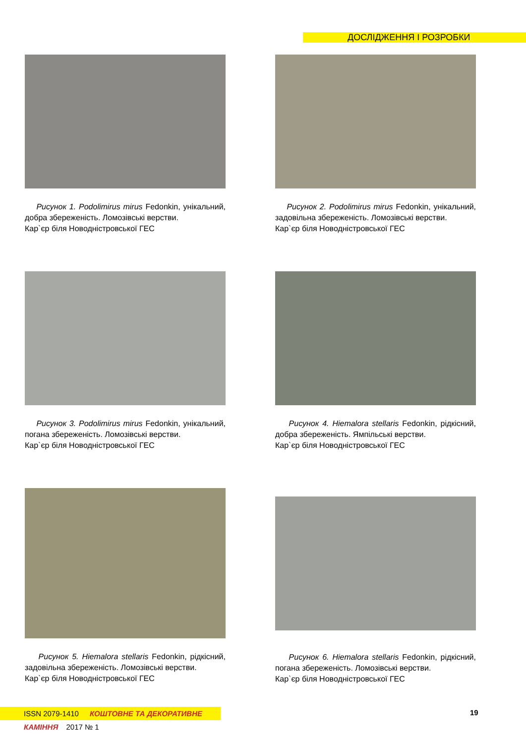ДОСЛІДЖЕННЯ І РОЗРОБКИ
Рисунок 1. Podolimirus mirus Fedonkin, унікальний, добра збереженість. Ломозівські верстви.
Кар`єр біля Новодністровської ГЕС
Рисунок 2. Podolimirus mirus Fedonkin, унікальний, задовільна збереженість. Ломозівські верстви.
Кар`єр біля Новодністровської ГЕС
Рисунок 3. Podolimirus mirus Fedonkin, унікальний, погана збереженість. Ломозівські верстви.
Кар`єр біля Новодністровської ГЕС
Рисунок 4. Hiemalora stellaris Fedonkin, рідкісний, добра збереженість. Ямпільські верстви.
Кар`єр біля Новодністровської ГЕС
Рисунок 5. Hiemalora stellaris Fedonkin, рідкісний, задовільна збереженість. Ломозівські верстви.
Кар`єр біля Новодністровської ГЕС
Рисунок 6. Hiemalora stellaris Fedonkin, рідкісний, погана збереженість. Ломозівські верстви.
Кар`єр біля Новодністровської ГЕС
ISSN 2079-1410 КОШТОВНЕ ТА ДЕКОРАТИВНЕ КАМІННЯ 2017 № 1
19